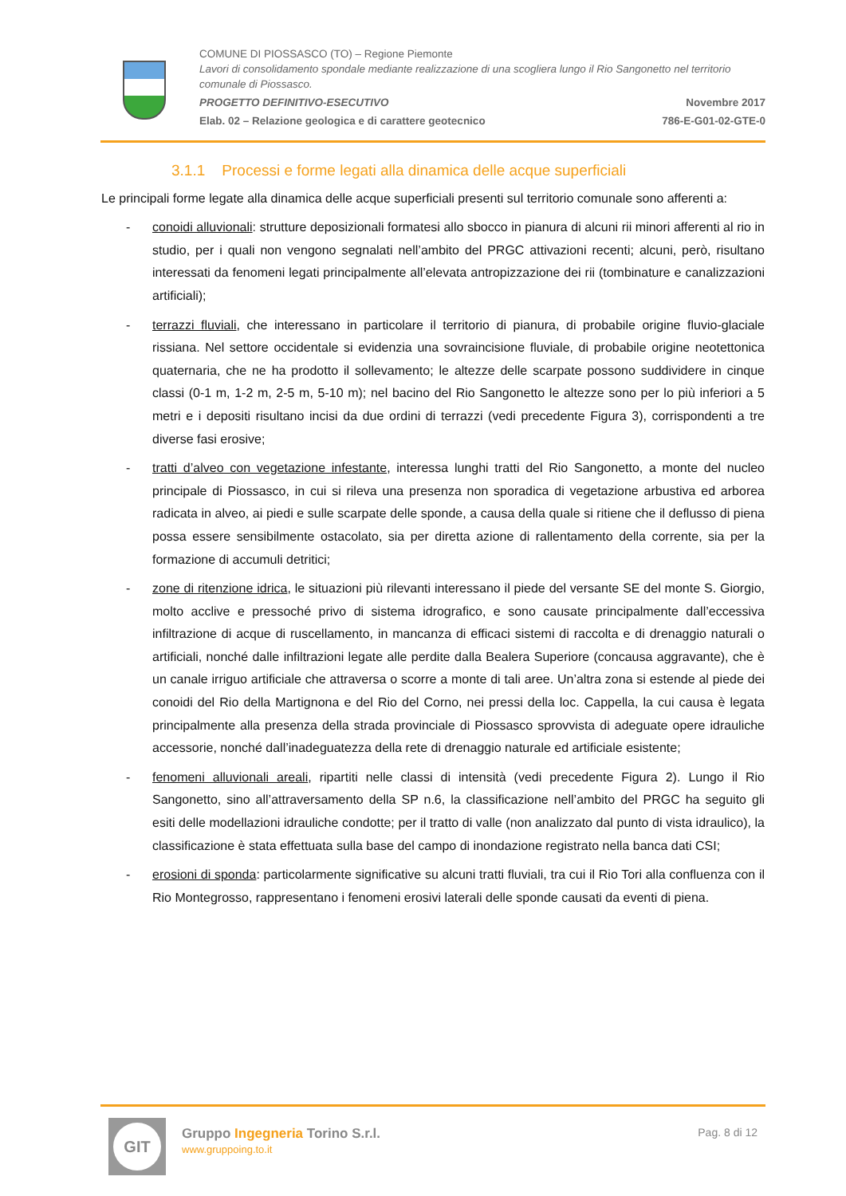COMUNE DI PIOSSASCO (TO) – Regione Piemonte
Lavori di consolidamento spondale mediante realizzazione di una scogliera lungo il Rio Sangonetto nel territorio comunale di Piossasco.
PROGETTO DEFINITIVO-ESECUTIVO Novembre 2017
Elab. 02 – Relazione geologica e di carattere geotecnico 786-E-G01-02-GTE-0
3.1.1 Processi e forme legati alla dinamica delle acque superficiali
Le principali forme legate alla dinamica delle acque superficiali presenti sul territorio comunale sono afferenti a:
- conoidi alluvionali: strutture deposizionali formatesi allo sbocco in pianura di alcuni rii minori afferenti al rio in studio, per i quali non vengono segnalati nell’ambito del PRGC attivazioni recenti; alcuni, però, risultano interessati da fenomeni legati principalmente all’elevata antropizzazione dei rii (tombinature e canalizzazioni artificiali);
- terrazzi fluviali, che interessano in particolare il territorio di pianura, di probabile origine fluvio-glaciale rissiana. Nel settore occidentale si evidenzia una sovraincisione fluviale, di probabile origine neotettonica quaternaria, che ne ha prodotto il sollevamento; le altezze delle scarpate possono suddividere in cinque classi (0-1 m, 1-2 m, 2-5 m, 5-10 m); nel bacino del Rio Sangonetto le altezze sono per lo più inferiori a 5 metri e i depositi risultano incisi da due ordini di terrazzi (vedi precedente Figura 3), corrispondenti a tre diverse fasi erosive;
- tratti d’alveo con vegetazione infestante, interessa lunghi tratti del Rio Sangonetto, a monte del nucleo principale di Piossasco, in cui si rileva una presenza non sporadica di vegetazione arbustiva ed arborea radicata in alveo, ai piedi e sulle scarpate delle sponde, a causa della quale si ritiene che il deflusso di piena possa essere sensibilmente ostacolato, sia per diretta azione di rallentamento della corrente, sia per la formazione di accumuli detritici;
- zone di ritenzione idrica, le situazioni più rilevanti interessano il piede del versante SE del monte S. Giorgio, molto acclive e pressoché privo di sistema idrografico, e sono causate principalmente dall’eccessiva infiltrazione di acque di ruscellamento, in mancanza di efficaci sistemi di raccolta e di drenaggio naturali o artificiali, nonché dalle infiltrazioni legate alle perdite dalla Bealera Superiore (concausa aggravante), che è un canale irriguo artificiale che attraversa o scorre a monte di tali aree. Un’altra zona si estende al piede dei conoidi del Rio della Martignona e del Rio del Corno, nei pressi della loc. Cappella, la cui causa è legata principalmente alla presenza della strada provinciale di Piossasco sprovvista di adeguate opere idrauliche accessorie, nonché dall’inadeguatezza della rete di drenaggio naturale ed artificiale esistente;
- fenomeni alluvionali areali, ripartiti nelle classi di intensità (vedi precedente Figura 2). Lungo il Rio Sangonetto, sino all’attraversamento della SP n.6, la classificazione nell’ambito del PRGC ha seguito gli esiti delle modellazioni idrauliche condotte; per il tratto di valle (non analizzato dal punto di vista idraulico), la classificazione è stata effettuata sulla base del campo di inondazione registrato nella banca dati CSI;
- erosioni di sponda: particolarmente significative su alcuni tratti fluviali, tra cui il Rio Tori alla confluenza con il Rio Montegrosso, rappresentano i fenomeni erosivi laterali delle sponde causati da eventi di piena.
GIT
Gruppo Ingegneria Torino S.r.l.
www.gruppoing.to.it
Pag. 8 di 12